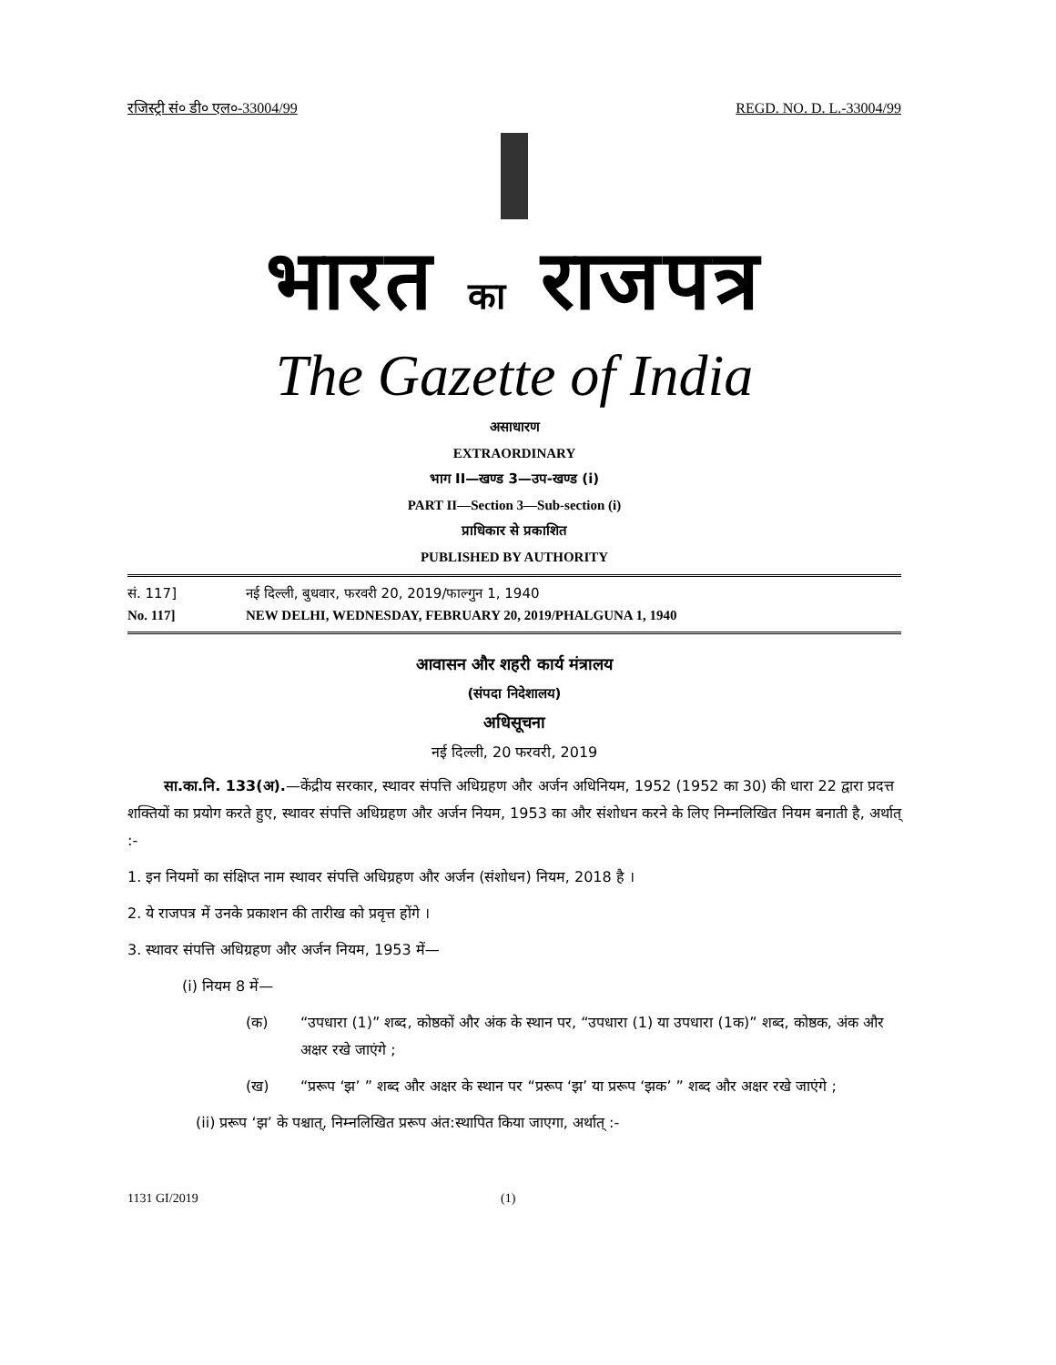रजिस्ट्री सं० डी० एल०-33004/99 REGD. NO. D. L.-33004/99
भारत का राजपत्र
The Gazette of India
असाधारण
EXTRAORDINARY
भाग II—खण्ड 3—उप-खण्ड (i)
PART II—Section 3—Sub-section (i)
प्राधिकार से प्रकाशित
PUBLISHED BY AUTHORITY
सं. 117] नई दिल्ली, बुधवार, फरवरी 20, 2019/फाल्गुन 1, 1940
No. 117] NEW DELHI, WEDNESDAY, FEBRUARY 20, 2019/PHALGUNA 1, 1940
आवासन और शहरी कार्य मंत्रालय
(संपदा निदेशालय)
अधिसूचना
नई दिल्ली, 20 फरवरी, 2019
सा.का.नि. 133(अ).—केंद्रीय सरकार, स्थावर संपत्ति अधिग्रहण और अर्जन अधिनियम, 1952 (1952 का 30) की धारा 22 द्वारा प्रदत्त शक्तियों का प्रयोग करते हुए, स्थावर संपत्ति अधिग्रहण और अर्जन नियम, 1953 का और संशोधन करने के लिए निम्नलिखित नियम बनाती है, अर्थात् :-
1. इन नियमों का संक्षिप्त नाम स्थावर संपत्ति अधिग्रहण और अर्जन (संशोधन) नियम, 2018 है ।
2. ये राजपत्र में उनके प्रकाशन की तारीख को प्रवृत्त होंगे ।
3. स्थावर संपत्ति अधिग्रहण और अर्जन नियम, 1953 में—
(i) नियम 8 में—
(क) “उपधारा (1)” शब्द, कोष्ठकों और अंक के स्थान पर, “उपधारा (1) या उपधारा (1क)” शब्द, कोष्ठक, अंक और अक्षर रखे जाएंगे ;
(ख) “प्ररूप ‘झ’ ” शब्द और अक्षर के स्थान पर “प्ररूप ‘झ’ या प्ररूप ‘झक’ ” शब्द और अक्षर रखे जाएंगे ;
(ii) प्ररूप ‘झ’ के पश्चात्, निम्नलिखित प्ररूप अंत:स्थापित किया जाएगा, अर्थात् :-
1131 GI/2019 (1)